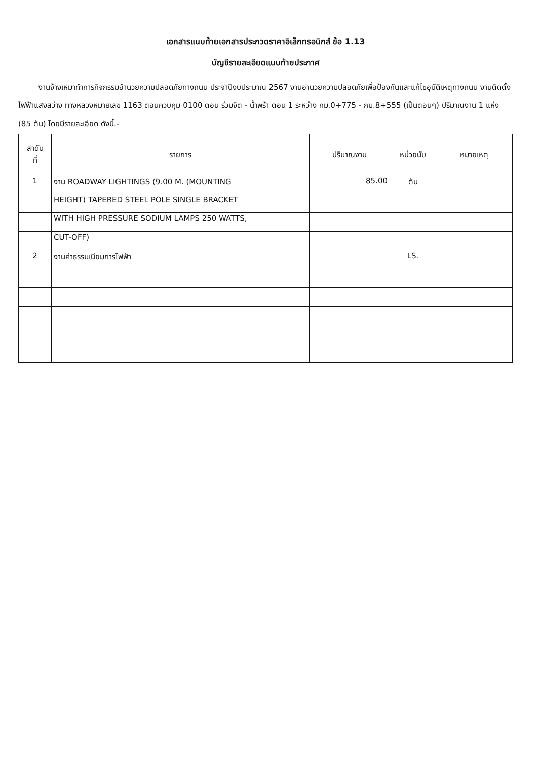เอกสารแนบท้ายเอกสารประกวดราคาอิเล็กทรอนิกส์ ข้อ 1.13
บัญชีรายละเอียดแนบท้ายประกาศ
งานจ้างเหมาทำการกิจกรรมอำนวยความปลอดภัยทางถนน ประจำปีงบประมาณ 2567 งานอำนวยความปลอดภัยเพื่อป้องกันและแก้ไขอุบัติเหตุทางถนน งานติดตั้งไฟฟ้าแสงสว่าง ทางหลวงหมายเลข 1163 ตอนควบคุม 0100 ตอน ร่วมจิต - น้ำพร้า ตอน 1 ระหว่าง กม.0+775 - กม.8+555 (เป็นตอนๆ) ปริมาณงาน 1 แห่ง (85 ต้น) โดยมีรายละเอียด ดังนี้.-
| ลำดับ ที่ | รายการ | ปริมาณงาน | หน่วยนับ | หมายเหตุ |
| --- | --- | --- | --- | --- |
| 1 | งาน ROADWAY LIGHTINGS (9.00 M. (MOUNTING | 85.00 | ต้น | |
| | HEIGHT) TAPERED STEEL POLE SINGLE BRACKET | | | |
| | WITH HIGH PRESSURE SODIUM LAMPS 250 WATTS, | | | |
| | CUT-OFF) | | | |
| 2 | งานค่าธรรมเนียมการไฟฟ้า | | LS. | |